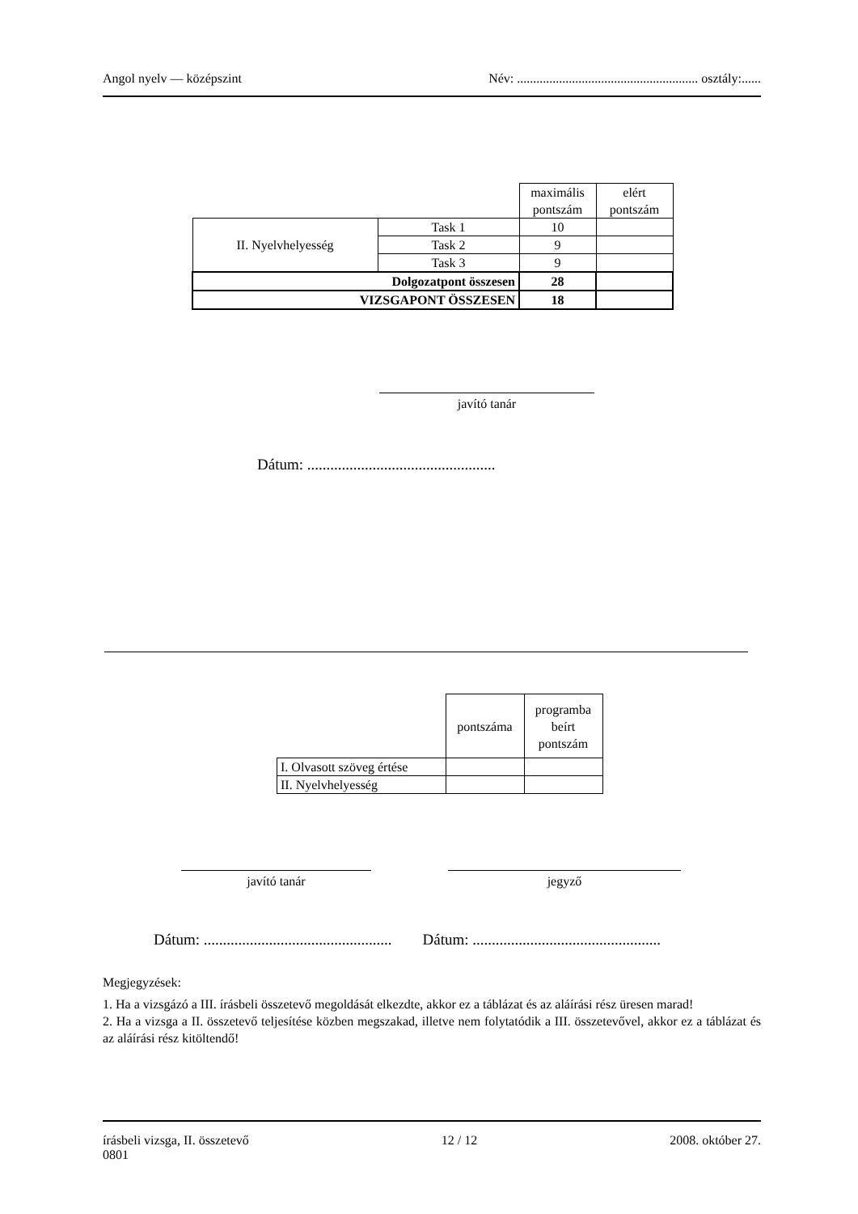Angol nyelv — középszint Név: ........................................................ osztály:......
| | | maximális pontszám | elért pontszám |
| II. Nyelvhelyesség | Task 1 | 10 | |
| | Task 2 | 9 | |
| | Task 3 | 9 | |
| Dolgozatpont összesen | | 28 | |
| VIZSGAPONT ÖSSZESEN | | 18 | |
javító tanár
Dátum: .................................................
| | pontszáma | programba beírt pontszám |
| I. Olvasott szöveg értése | | |
| II. Nyelvhelyesség | | |
javító tanár jegyző
Dátum: ................................................. Dátum: .................................................
Megjegyzések:
1. Ha a vizsgázó a III. írásbeli összetevő megoldását elkezdte, akkor ez a táblázat és az aláírási rész üresen marad!
2. Ha a vizsga a II. összetevő teljesítése közben megszakad, illetve nem folytatódik a III. összetevővel, akkor ez a táblázat és az aláírási rész kitöltendő!
írásbeli vizsga, II. összetevő
0801 12 / 12 2008. október 27.